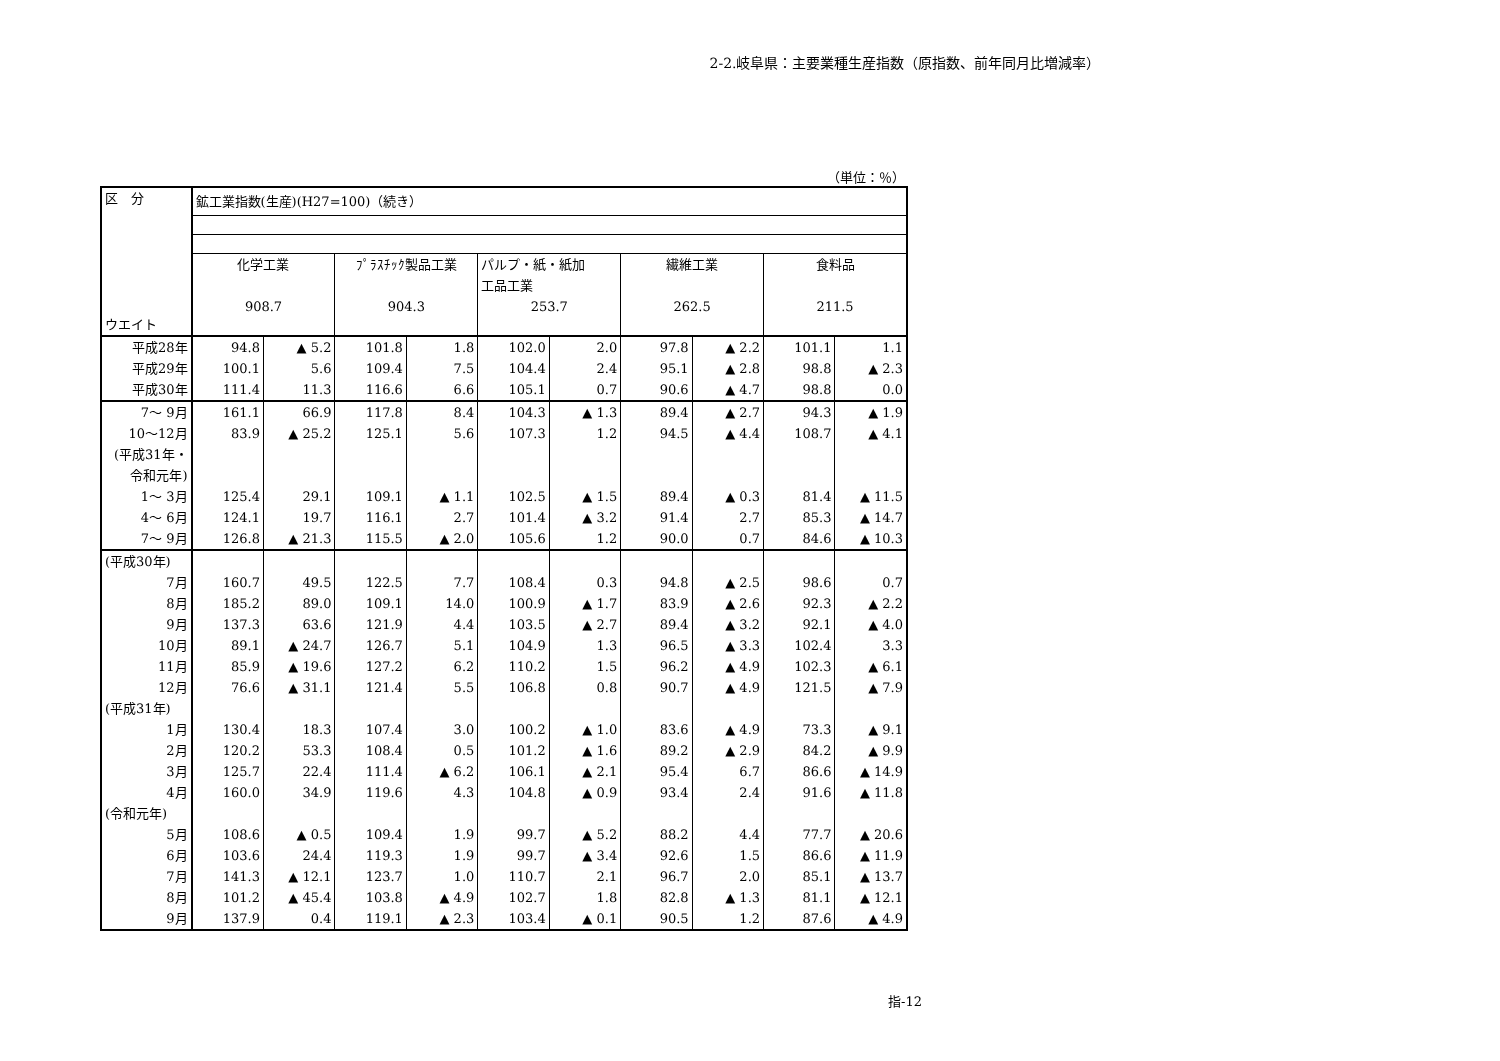2-2.岐阜県：主要業種生産指数（原指数、前年同月比増減率）
（単位：％）
| 区 分 ウエイト | 鉱工業指数(生産)(H27=100)（続き） | | | | | | | | | |
| --- | --- | --- | --- | --- | --- | --- | --- | --- | --- | --- |
| | 化学工業 908.7 | | ﾌﾟﾗｽﾁｯｸ製品工業 904.3 | | パルプ・紙・紙加 工品工業 253.7 | | 繊維工業 262.5 | | 食料品 211.5 | |
| 平成28年 | 94.8 | ▲ 5.2 | 101.8 | 1.8 | 102.0 | 2.0 | 97.8 | ▲ 2.2 | 101.1 | 1.1 |
| 平成29年 | 100.1 | 5.6 | 109.4 | 7.5 | 104.4 | 2.4 | 95.1 | ▲ 2.8 | 98.8 | ▲ 2.3 |
| 平成30年 | 111.4 | 11.3 | 116.6 | 6.6 | 105.1 | 0.7 | 90.6 | ▲ 4.7 | 98.8 | 0.0 |
| 7～ 9月 | 161.1 | 66.9 | 117.8 | 8.4 | 104.3 | ▲ 1.3 | 89.4 | ▲ 2.7 | 94.3 | ▲ 1.9 |
| 10～12月 | 83.9 | ▲ 25.2 | 125.1 | 5.6 | 107.3 | 1.2 | 94.5 | ▲ 4.4 | 108.7 | ▲ 4.1 |
| (平成31年・ 令和元年) | | | | | | | | | | |
| 1～ 3月 | 125.4 | 29.1 | 109.1 | ▲ 1.1 | 102.5 | ▲ 1.5 | 89.4 | ▲ 0.3 | 81.4 | ▲ 11.5 |
| 4～ 6月 | 124.1 | 19.7 | 116.1 | 2.7 | 101.4 | ▲ 3.2 | 91.4 | 2.7 | 85.3 | ▲ 14.7 |
| 7～ 9月 | 126.8 | ▲ 21.3 | 115.5 | ▲ 2.0 | 105.6 | 1.2 | 90.0 | 0.7 | 84.6 | ▲ 10.3 |
| (平成30年) | | | | | | | | | | |
| 7月 | 160.7 | 49.5 | 122.5 | 7.7 | 108.4 | 0.3 | 94.8 | ▲ 2.5 | 98.6 | 0.7 |
| 8月 | 185.2 | 89.0 | 109.1 | 14.0 | 100.9 | ▲ 1.7 | 83.9 | ▲ 2.6 | 92.3 | ▲ 2.2 |
| 9月 | 137.3 | 63.6 | 121.9 | 4.4 | 103.5 | ▲ 2.7 | 89.4 | ▲ 3.2 | 92.1 | ▲ 4.0 |
| 10月 | 89.1 | ▲ 24.7 | 126.7 | 5.1 | 104.9 | 1.3 | 96.5 | ▲ 3.3 | 102.4 | 3.3 |
| 11月 | 85.9 | ▲ 19.6 | 127.2 | 6.2 | 110.2 | 1.5 | 96.2 | ▲ 4.9 | 102.3 | ▲ 6.1 |
| 12月 | 76.6 | ▲ 31.1 | 121.4 | 5.5 | 106.8 | 0.8 | 90.7 | ▲ 4.9 | 121.5 | ▲ 7.9 |
| (平成31年) | | | | | | | | | | |
| 1月 | 130.4 | 18.3 | 107.4 | 3.0 | 100.2 | ▲ 1.0 | 83.6 | ▲ 4.9 | 73.3 | ▲ 9.1 |
| 2月 | 120.2 | 53.3 | 108.4 | 0.5 | 101.2 | ▲ 1.6 | 89.2 | ▲ 2.9 | 84.2 | ▲ 9.9 |
| 3月 | 125.7 | 22.4 | 111.4 | ▲ 6.2 | 106.1 | ▲ 2.1 | 95.4 | 6.7 | 86.6 | ▲ 14.9 |
| 4月 | 160.0 | 34.9 | 119.6 | 4.3 | 104.8 | ▲ 0.9 | 93.4 | 2.4 | 91.6 | ▲ 11.8 |
| (令和元年) | | | | | | | | | | |
| 5月 | 108.6 | ▲ 0.5 | 109.4 | 1.9 | 99.7 | ▲ 5.2 | 88.2 | 4.4 | 77.7 | ▲ 20.6 |
| 6月 | 103.6 | 24.4 | 119.3 | 1.9 | 99.7 | ▲ 3.4 | 92.6 | 1.5 | 86.6 | ▲ 11.9 |
| 7月 | 141.3 | ▲ 12.1 | 123.7 | 1.0 | 110.7 | 2.1 | 96.7 | 2.0 | 85.1 | ▲ 13.7 |
| 8月 | 101.2 | ▲ 45.4 | 103.8 | ▲ 4.9 | 102.7 | 1.8 | 82.8 | ▲ 1.3 | 81.1 | ▲ 12.1 |
| 9月 | 137.9 | 0.4 | 119.1 | ▲ 2.3 | 103.4 | ▲ 0.1 | 90.5 | 1.2 | 87.6 | ▲ 4.9 |
指-12